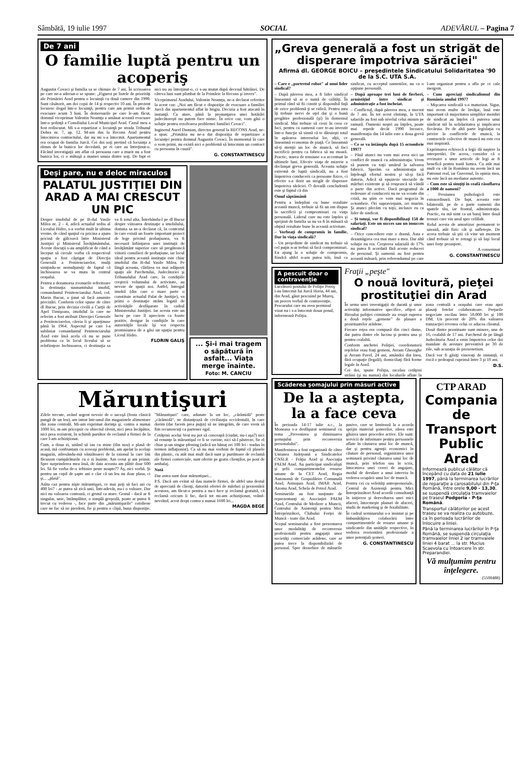Sâmbătă, 19 iulie 1997 SOCIAL ADEVĂRUL – Pagina 7
De 7 ani
O familie luptă pentru un acoperiş
Augustin Covaci şi familia sa se chinuie de 7 ani. În scrisoarea pe care ne-a adresat-o se spune: „Figurez pe listele de priorităţi ale Primăriei Arad pentru o locuinţă cu două camere din 1990. Sunt căsătorit, am doi copii de 14 şi respectiv 10 ani. În prezent locuiesc ilegal într-o locuinţă, pentru care am primit ordin de evacuare acum 3 luni. În demersurile pe care le-am făcut, domnul viceprimar Valentin Neamţu a amânat această evacuare într-o şedinţă a Consiliului Local Municipal Arad. Cazul meu a fost rediscutat. Mi s-a repartizat o locuinţă pe strada Tribunul Dobra nr. 7, ap. 12. M-am dus la Recons Arad pentru întocmirea contractului, dar nu mi s-a întocmit. Apartamentul era ocupat de familia Jurcă. Cei doi soţi pretind că locuinţa a rămas de la bunica lor decedată, pe ei care au întreţinut-o. Făcând investigaţii am aflat că persoana care a murit nu a fost bunica lor, ci o mătuşă a mamei unuia dintre soţi. De fapt ei nici nu au întreţinut-o, ci s-au mutat după decesul bătrânei. De câteva luni sunt plimbat de la Primărie la Recons şi invers".
Viceprimarul Aradului, Valentin Neamţu, ne-a declarat referitor la acest caz: „Noi am făcut o dispoziţie de evacuare a familiei Jurcă din apartamentul aflat în litigiu. Decizia a fost atacată în instanţă. Ca atare, până la pronunţarea unei hotărâri judecătoreşti nu putem face nimic. În orice caz, vom găsi o soluţie pentru rezolvarea problemei familiei Covaci".
Inginerul Aurel Damian, director general la RECONS Arad, ne-a spus: „Primăria nu ne-a dat dispoziţia de repartizare a locuinţei pentru domnul Augustin Covaci. În momentul în care o vom primi, nu există nici o problemă să întocmim un contract cu persoana în cauză".
G. CONSTANTINESCU
Deşi pare, nu e deloc miraculos
PALATUL JUSTIŢIEI DIN ARAD A MAI CRESCUT UN PIC
Despre imobilul de pe B-dul Vasile Milea nr. 2 - 4, adică actualul sediu al Liceului Hidro, s-a vorbit mult în ultima vreme, de când spaţiul cu pricina a ajuns pricină de gâlceavă între Ministerul Justiţiei şi Ministerul Învăţământului. Aceste discuţii s-au amplificat de când a început să circule vorba că respectivul spaţiu a fost câştigat de Direcţia Generală a Penitenciarelor, mulţi simţindu-se nemulţumiţi de faptul că închisoarea se va muta în centrul oraşului.
Pentru a dezamorsa zvonurile referitoare la destinaţia susnumitului imobil, comandantul Penitenciarului Arad, col. Marin Bucur, a ţinut să facă anumite precizări. Conform celor spuse de către dl Bucur, prin decizia civilă a Curţii de Apel Timişoara, imobilul la care ne referim a fost atribuit Direcţiei Generale a Penitenciarelor, căreia îi şi aparţinuse până în 1964. Aspectul pe care l-a subliniat comandantul Penitenciarului Arad este însă acela că nu se pune problema ca în locul liceului să se reînfiinţeze închisoarea, ci destinaţia sa va fi totul alta. Întrebându-l pe dl Bucur despre viitoarea destinaţie a imobilului, domnia sa ne-a declarat că, în contextul în care există un foarte important proiect de lege privind probaţiunea, va fi necesară înfiinţarea unei instituţii de învăţământ superior care să pregătească viitorii consilieri de probaţiune, iar locul ideal pentru această instituţie este chiar imobilul din B-dul Vasile Milea. Pe lângă aceasta, clădirea va mai adăposti spaţii ale Parchetului, Judecătoriei şi Tribunalului Arad care, în condiţiile creşterii volumului de activitate, au nevoie de spaţii noi. Astfel, întregul imobil (din care o mare parte o constituie actualul Palat de Justiţie), va primi o destinaţie strâns legată de activităţile desfăşurate în cadrul Ministerului Justiţiei. Iar acesta este un lucru pe care îl apreciem ca foarte pozitiv, desigur în condiţiile în care autorităţile locale îşi vor respecta promisiunea de a găsi un spaţiu pentru Liceul Hidro.
FLORIN GALIŞ
... Şi-i mai tragem o săpătură în asfalt... Viaţa merge înainte.
Foto: M. CANCIU
Măruntişuri
Zilele trecute, având urgent nevoie de o sacoşă (fosta clasică pungă de un leu), am intrat într-unul din magazinele alimentare din zona centrală. Mi-am exprimat dorinţa şi, contra a numai 1000 lei, m-am pricopsit cu obiectul râvnit, nici prea încăpător, nici prea rezistent, în schimb purtător de reclamă a firmei de la care l-am achiziţionat.
Cum, a doua zi, uitând să iau cu mine (din nou) o plasă de acasă, mă confruntam cu aceeaşi problemă, am apelat la acelaşi magazin, adresându-mă vânzătoarei de la raionul la care îmi făcusem cumpărăturile cu o zi înainte. Am cerut şi am primit. Spre surprinderea mea însă, de data aceasta am plătit doar 600 lei. Să fie vorba de-o ieftinire peste noapte?? Aş, nici vorbă. Şi pentru un copil de şapte ani e clar că un leu nu doar plasa, ci şi... „plasă".
Atâta caz pentru nişte măruntişuri, ce mai poţi să faci azi cu 400 lei? - ar putea să zică unii. Într-adevăr, nu-i o valoare. Dar nici nu valoarea contează, ci gestul ca atare. Gestul - dacă ar fi singular, unic, întâmplător, o simplă greşeală, poate ar putea fi trecut cu vederea -, face parte din „măruntişurile" cotidiene care ne fac să ne pierdem, fie şi pentru o clipă, buna dispoziţie. "Măruntişuri" care, adunate la un loc, „cărămidă" peste „cărămidă", ne distanţează de civilizaţia occidentală, în care dorim (dar facem prea puţin) să ne integrăm, de care vrem să fim recunoscuţi ca partener egal.
Cetăţenii acelui Vest nu pot să conceapă (ciudat, nu-i aşa?) nici să renunţe la măruntişul ce li se cuvine, nici să-l păstreze, fie el chiar şi-un singur pfening (adică un bănuţ ori 100 lei - tradus în termen inflaţionist). Ca să nu mai vorbim de faptul că plasele din plastic, cu atât mai mult dacă sunt şi purtătoare de reclamă ale firmei comerciale, sunt oferite pe gratis clienţilor, pe post de ambalaj.
Notă
Dar astea sunt doar măruntişuri...
P.S. Dacă am evitat să dau numele firmei, de altfel una destul de apreciată de clienţi, datorită ofertei de mărfuri şi prezentării acestora, am făcut-o pentru a nu-i face şi reclamă gratuită, că reclamă oricum îi fac, dacă tot mi-am achiziţionat, vrând-nevrând, acest drept contra a numai 1600 lei...
MAGDA BEGE
„Greva generală a fost un strigăt de disperare împotriva sărăciei"
Afirmă dl. GEORGE BOICU – preşedintele Sindicatului Solidaritatea '90 de la S.C. UTA S.A.
– Care e „portretul robot" al unui lider sindical?
– După părerea mea, a fi lider sindical înseamnă să ai o sumă de calităţi. În primul rând să fii cinstit şi disponibil faţă de orice problemă ţi se ridică. Pentru asta îţi trebuie nervi de oţel dar şi o bună pregătire profesională (şi) în domeniul sindical. Mai trebuie să crezi în ceea ce faci, pentru ca oamenii care te-au investit într-o funcţie să simtă că te dăruieşti total în apărarea intereselui lor, alţii, ce înseamnă economia de piaţă. Ce înseamnă să-ţi menţii un loc de muncă, să faci sacrificii pentru ca fabrica să nu moară. Practic, starea de tensiune s-a accentuat în ultimele luni. Efectiv viaţa de mizerie a declanşat greva generală. Aceasta soluţie extremă de luptă sindicală, nu a fost împotriva conducerii ca persoane fizice, ci efectiv s-a dorit un strigăt de disperare împotriva sărăciei. O dovadă concludentă este şi faptul că din
Omul săptămânii
Pentru a îndeplini cu bune rezultate această muncă, trebuie să fii un om dispus la sacrificii şi compromisuri cu viaţa personală. Liderul care nu este înţeles şi sprijinit de familia sa nu va fi în măsură să obţină rezultate bune în această activitate.
– Vorbeaţi de compromis în familie. Dar în viaţa sindicală?
– Un preşedinte de sindicat nu trebuie să cel puţin n-ar trebui să facă compromisuri. Eu ajung la o soluţie de compromis, fiindcă altfel n-am putea trăi, însă ca sindicat, cu acceptul oamenilor, nu ca o opţiune personală.
– După aproape trei luni de fierberi, armistiţiul între sindicat şi administraţie a fost încheiat.
– Conflictul, după părerea mea, a mocnit de 7 ani. În tot acest răstimp, la UTA salariile au fost sub nivelul celui minim pe ramură. Oamenii noştri au înţeles, poate mai repede decât 1990 încoace, manifestaţia din 14 iulie este a doua grevă generală.
– Ce se va întâmpla după 15 octombrie 1997?
– Până atunci nu vom mai avea nici un conflict de muncă cu administraţia. Vrem să punem cu toţii umărul la salvarea fabricii. Sperăm ca administraţia să înţeleagă efortul nostru şi să-şi facă datoria. Adică să epuizeze stocurile de mărfuri existente şi să reuşească să vândă o parte din active. Dacă programul de redresare al conducerii nu ne va scoate din criză, nu ştim ce vom mai negocia în octombrie. Ori supravieţuim, ori murim. Şi atunci plecăm cu toţii, inclusiv eu ca lider de sindicat.
– Şi totuşi, vor fi disponibilizaţi 150 de salariaţi. Este un succes sau un insucces sindical?
– Orice concediere este o dramă. Asta e dezamăgirea cea mai mare a mea. Dar altă soluţie nu era. Creşterea salarială de 17% nu putea fi acordată fără aceste reduceri de personal. Şi oamenii au fost pentru această măsură, prin referendumul pe care l-am organizat pentru a afla pe ce cale mergem.
– Cum apreciaţi sindicalismul din România anului 1997?
– Mişcarea sindicală s-a maturizat. Sigur, mai avem multe de învăţat, însă este important că majoritatea simplilor membri de sindicat au înţeles că puterea unui sindicat stă în solidaritatea şi implicarea fiecăruia. Pe de altă parte legislaţia cu privire la conflictele de muncă, la contractele colective de muncă nu este cea mai inspirată.
Exprimarea echivocă a legii dă naştere la interpretări. De aceea, consider că o revizuire a unor articole de legi ar fi benefică pentru toată lumea. Cu atât mai mult cu cât în România nu avem încă un Patronat real, iar Guvernul, în opinia mea, nu este încă un mediator autentic.
– Cum este să simţiţi în ceafă răsuflarea a 1000 de oameni?
– Presiunea psihologică este extraordinară. De fapt, aceasta este bilaterală, pe de o parte oamenii din spatele tău, iar frontal, administraţia. Practic, eu mă simt ca un baraj între două trenuri care vin unul spre celălalt.
Rolul acesta de amortizor permanent te uzează, atât fizic cât şi sufleteşte. De aceea trebuie să ştii că vine un moment când trebuie să te retragi şi să laşi locul unei forţe proaspete.
A consemnat
G. CONSTANTINESCU
A pescuit doar o contravenţie
Lucrătorii postului de Poliţie Petriş i-au întocmit lui Jurcă Horia, 44 ani, din Arad, găsit pescuind pe Mureş, un proces verbal de contravenţie. Pescarului care nu avea permisul vizat nu i s-a întocmit dosar penal, informează Poliţia.
Fraţii „peşte"
O nouă lovitură, pieţei prostituţiei din Arad
În urma unei investigaţii de durată şi unor activităţi informative specifice, ofiţeri ai Biroului poliţiei criminale au reuşit ruperea a două reţele „gemene" de plasare a prostituatelor arădene.
Fiecare reţea era compusă din cinci dame, dar patru dintre ele lucrau şi pentru una şi pentru cealaltă.
Conform anchetei Poliţiei, coordonatorii reţelelor erau fraţi gemeni, Avram Gheorghe şi Avram Pavel, 24 ani, amândoi din Ineu, fără ocupaţie (legală), domiciliaţi fără forme legale în Arad.
Cei doi, spune Poliţia, racolau cetăţeni străini (şi nu numai) din localurile aflate în zona centrală a oraşului care erau apoi plasaţi fetelor colaboratoare. Preţurile negociate oscilau între 50.000 lei şi 100 DM. Un procent de 20% din valoarea tranzacţiei revenea celui ce aducea clientul.
Două dintre prostituate sunt minore, una de 16, cealaltă de 17 ani. Parchetul de pe lângă Judecătoria Arad a emis împotriva celor doi mandate de arestare preventivă pe 30 de zile, sub acuzaţia de proxenetism.
Dacă vor fi găsiţi vinovaţi de instanţă, ei riscă o pedeapsă cuprinsă între 3 şi 10 ani.
D.S.
Scăderea şomajului prin măsuri active
De la a aştepta, la a face ceva
În perioada 14-17 iulie a.c., la Moneasa s-a desfăşurat seminarul cu tema „Prevenirea şi diminuarea şomajului prin reconversia personalului".
Manifestarea a fost organizată de către Uniunea Judeţeană a Sindicatelor CNSLR - Frăţia Arad şi Asociaţia PAEM Arad. Au participat sindicalişti şi şefii compartimentelor resurse umane de la CET Arad, Regia Autonomă de Gospodărire Comunală Arad, Armopan Arad, IMAR Arad, Azoma Arad, Schela de Petrol Arad.
Seminariile au fost susţinute de reprezentanţi ai: Asociaţiei PAEM Arad, Centrului de Mediere a Muncii, Centrului de Asistenţă pentru Mici Întreprinzători, Clubului Forţei de Muncă - toate din Arad.
Scopul seminarului a fost prezentarea unor modalităţi de reconversie profesională pentru angajaţii unor societăţi comerciale arădene, care ar putea trece la disponibilizări de personal. Spre deosebire de măsurile pasive, care se limitează la a acorda sprijin material şomerilor, ideea este găsirea unor procedee active. Ele sunt: servicii de informare pentru persoanele aflate în căutarea unui loc de muncă, dar şi pentru agenţii economici în căutare de personal, organizarea unor seminarii privind căutarea unui loc de muncă, prin telefon sau în scris, întocmirea unei cereri de angajare, modul de derulare a unui interviu în vederea ocupării unui loc de muncă.
Pentru cei cu veleităţi antreprenoriale, Centrul de Asistenţă pentru Mici Întreprinzători Arad acordă consultanţă în iniţierea şi dezvoltarea unei mici afaceri, întocmeşte planuri de afaceri, studii de marketing şi de fezabilitate.
În cadrul seminarului s-a insistat şi pe îmbunătăţirea colaborării între compartimentele de resurse umane şi sindicatele din unităţile respective, în vederea reorientării profesionale a unor potenţiali şomeri.
G. CONSTANTINESCU
CTP ARAD
Compania de Transport Public Arad
Informează publicul călător că începând cu data de 21 iulie 1997, până la terminarea lucrărilor de reparaţie a carosabilului din P-ţa Română, între orele 9,00 - 13,30, se suspendă circulaţia tramvaielor pe traseul Podgoria - P-ţa Română.
Transportul călătorilor pe acest traseu se va realiza cu autobuze, ca în perioada lucrărilor de înlocuire a liniei.
Până la terminarea lucrărilor în P-ţa Română, se suspendă circulaţia tramvaielor liniei 2 iar tramvaiele liniei 4 barat ... la str. Mucius Scaevola cu întoarcere în str. Preparandiei.
Vă mulţumim pentru înţelegere.
(5500488)